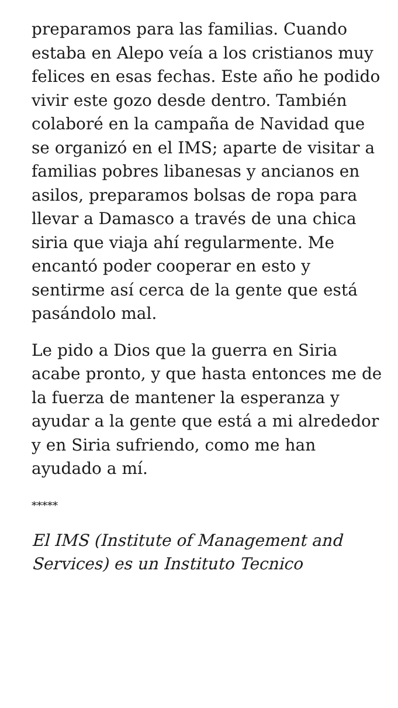preparamos para las familias. Cuando estaba en Alepo veía a los cristianos muy felices en esas fechas. Este año he podido vivir este gozo desde dentro. También colaboré en la campaña de Navidad que se organizó en el IMS; aparte de visitar a familias pobres libanesas y ancianos en asilos, preparamos bolsas de ropa para llevar a Damasco a través de una chica siria que viaja ahí regularmente. Me encantó poder cooperar en esto y sentirme así cerca de la gente que está pasándolo mal.
Le pido a Dios que la guerra en Siria acabe pronto, y que hasta entonces me de la fuerza de mantener la esperanza y ayudar a la gente que está a mi alrededor y en Siria sufriendo, como me han ayudado a mí.
*****
El IMS (Institute of Management and Services) es un Instituto Tecnico